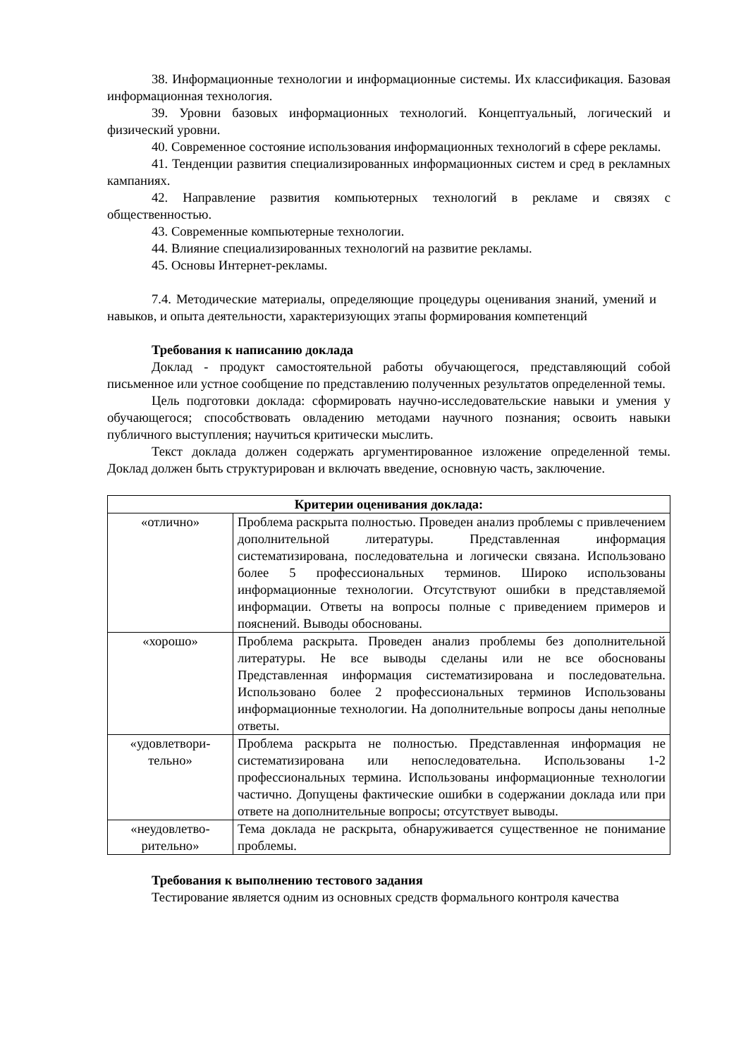38. Информационные технологии и информационные системы. Их классификация. Базовая информационная технология.
39. Уровни базовых информационных технологий. Концептуальный, логический и физический уровни.
40. Современное состояние использования информационных технологий в сфере рекламы.
41. Тенденции развития специализированных информационных систем и сред в рекламных кампаниях.
42. Направление развития компьютерных технологий в рекламе и связях с общественностью.
43. Современные компьютерные технологии.
44. Влияние специализированных технологий на развитие рекламы.
45. Основы Интернет-рекламы.
7.4. Методические материалы, определяющие процедуры оценивания знаний, умений и навыков, и опыта деятельности, характеризующих этапы формирования компетенций
Требования к написанию доклада
Доклад - продукт самостоятельной работы обучающегося, представляющий собой письменное или устное сообщение по представлению полученных результатов определенной темы.
Цель подготовки доклада: сформировать научно-исследовательские навыки и умения у обучающегося; способствовать овладению методами научного познания; освоить навыки публичного выступления; научиться критически мыслить.
Текст доклада должен содержать аргументированное изложение определенной темы. Доклад должен быть структурирован и включать введение, основную часть, заключение.
| Критерии оценивания доклада: | |
| --- | --- |
| «отлично» | Проблема раскрыта полностью. Проведен анализ проблемы с привлечением дополнительной литературы. Представленная информация систематизирована, последовательна и логически связана. Использовано более 5 профессиональных терминов. Широко использованы информационные технологии. Отсутствуют ошибки в представляемой информации. Ответы на вопросы полные с приведением примеров и пояснений. Выводы обоснованы. |
| «хорошо» | Проблема раскрыта. Проведен анализ проблемы без дополнительной литературы. Не все выводы сделаны или не все обоснованы Представленная информация систематизирована и последовательна. Использовано более 2 профессиональных терминов Использованы информационные технологии. На дополнительные вопросы даны неполные ответы. |
| «удовлетвори- тельно» | Проблема раскрыта не полностью. Представленная информация не систематизирована или непоследовательна. Использованы 1-2 профессиональных термина. Использованы информационные технологии частично. Допущены фактические ошибки в содержании доклада или при ответе на дополнительные вопросы; отсутствует выводы. |
| «неудовлетво- рительно» | Тема доклада не раскрыта, обнаруживается существенное не понимание проблемы. |
Требования к выполнению тестового задания
Тестирование является одним из основных средств формального контроля качества